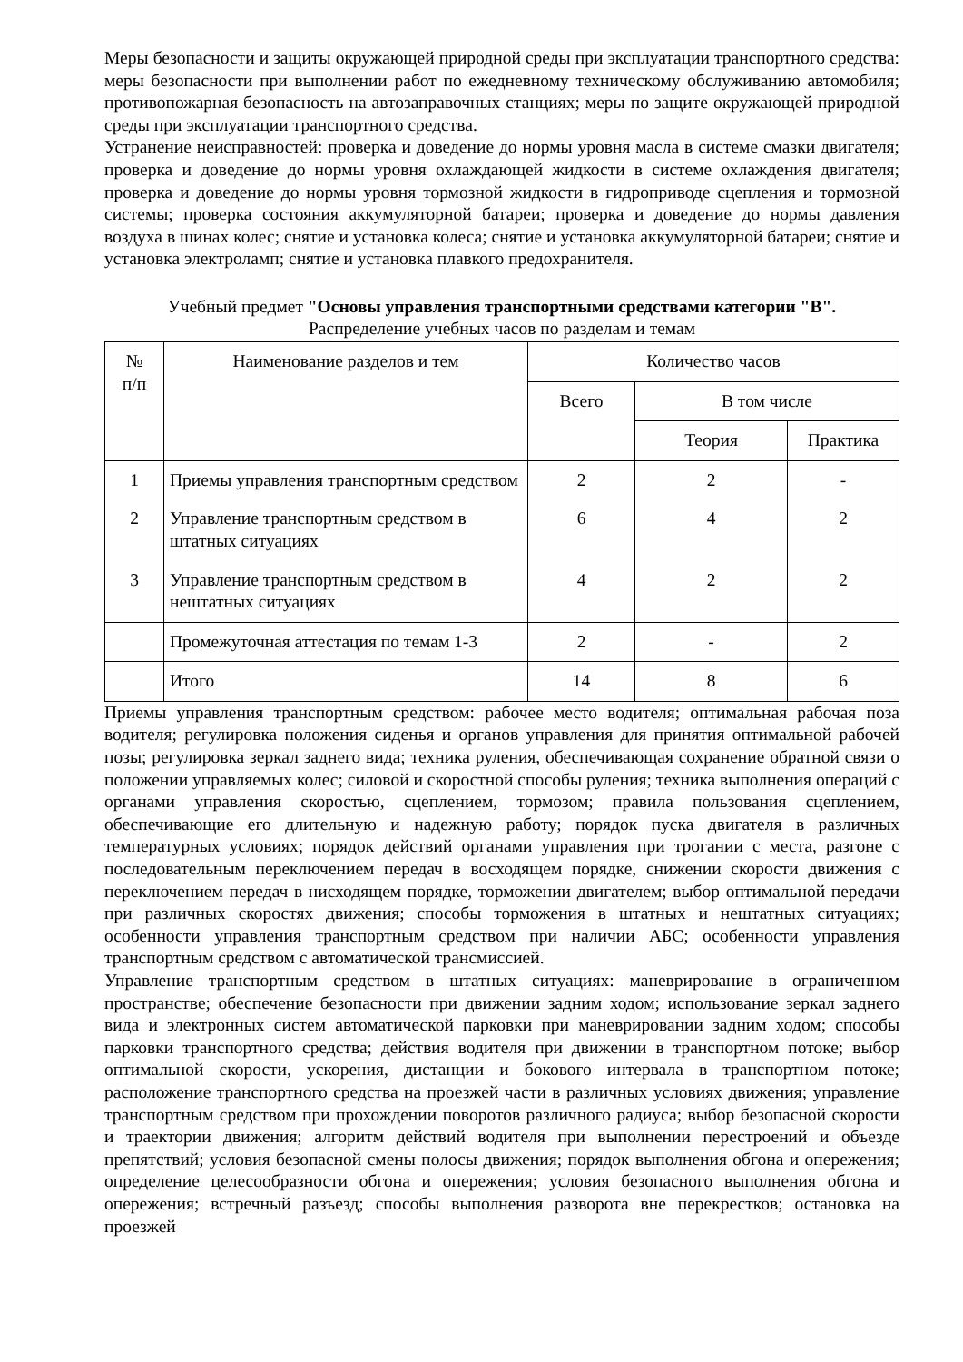Меры безопасности и защиты окружающей природной среды при эксплуатации транспортного средства: меры безопасности при выполнении работ по ежедневному техническому обслуживанию автомобиля; противопожарная безопасность на автозаправочных станциях; меры по защите окружающей природной среды при эксплуатации транспортного средства.
Устранение неисправностей: проверка и доведение до нормы уровня масла в системе смазки двигателя; проверка и доведение до нормы уровня охлаждающей жидкости в системе охлаждения двигателя; проверка и доведение до нормы уровня тормозной жидкости в гидроприводе сцепления и тормозной системы; проверка состояния аккумуляторной батареи; проверка и доведение до нормы давления воздуха в шинах колес; снятие и установка колеса; снятие и установка аккумуляторной батареи; снятие и установка электроламп; снятие и установка плавкого предохранителя.
Учебный предмет "Основы управления транспортными средствами категории "B".
Распределение учебных часов по разделам и темам
| № п/п | Наименование разделов и тем | Количество часов | | |
| --- | --- | --- | --- | --- |
| | | Всего | В том числе | |
| | | | Теория | Практика |
| 1 | Приемы управления транспортным средством | 2 | 2 | - |
| 2 | Управление транспортным средством в штатных ситуациях | 6 | 4 | 2 |
| 3 | Управление транспортным средством в нештатных ситуациях | 4 | 2 | 2 |
| | Промежуточная аттестация по темам 1-3 | 2 | - | 2 |
| | Итого | 14 | 8 | 6 |
Приемы управления транспортным средством: рабочее место водителя; оптимальная рабочая поза водителя; регулировка положения сиденья и органов управления для принятия оптимальной рабочей позы; регулировка зеркал заднего вида; техника руления, обеспечивающая сохранение обратной связи о положении управляемых колес; силовой и скоростной способы руления; техника выполнения операций с органами управления скоростью, сцеплением, тормозом; правила пользования сцеплением, обеспечивающие его длительную и надежную работу; порядок пуска двигателя в различных температурных условиях; порядок действий органами управления при трогании с места, разгоне с последовательным переключением передач в восходящем порядке, снижении скорости движения с переключением передач в нисходящем порядке, торможении двигателем; выбор оптимальной передачи при различных скоростях движения; способы торможения в штатных и нештатных ситуациях; особенности управления транспортным средством при наличии АБС; особенности управления транспортным средством с автоматической трансмиссией.
Управление транспортным средством в штатных ситуациях: маневрирование в ограниченном пространстве; обеспечение безопасности при движении задним ходом; использование зеркал заднего вида и электронных систем автоматической парковки при маневрировании задним ходом; способы парковки транспортного средства; действия водителя при движении в транспортном потоке; выбор оптимальной скорости, ускорения, дистанции и бокового интервала в транспортном потоке; расположение транспортного средства на проезжей части в различных условиях движения; управление транспортным средством при прохождении поворотов различного радиуса; выбор безопасной скорости и траектории движения; алгоритм действий водителя при выполнении перестроений и объезде препятствий; условия безопасной смены полосы движения; порядок выполнения обгона и опережения; определение целесообразности обгона и опережения; условия безопасного выполнения обгона и опережения; встречный разъезд; способы выполнения разворота вне перекрестков; остановка на проезжей